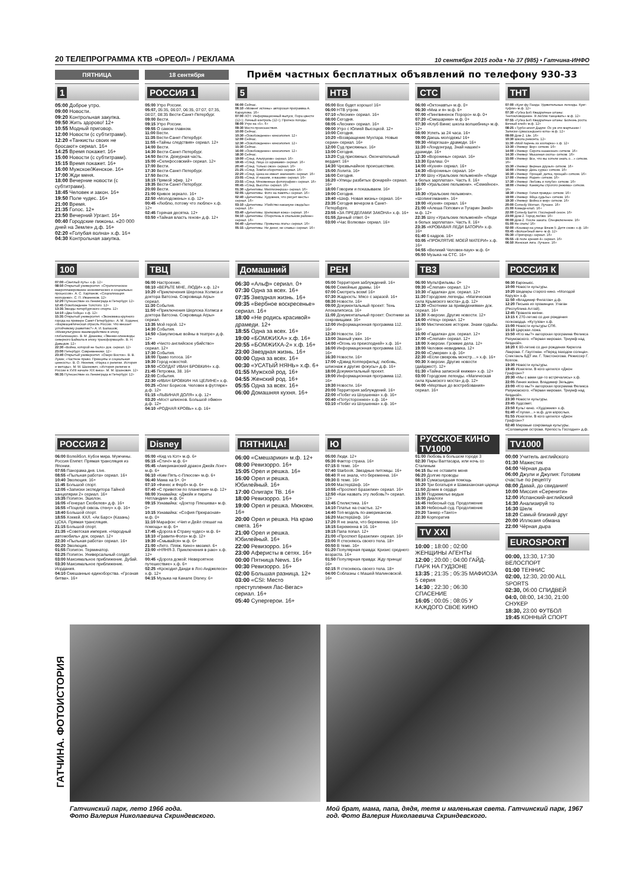20 ТЕЛЕПРОГРАММА КТВ «ОРЕОЛ» / РЕКЛАМА
10 сентября 2015 года • № 37 (985) • Гатчина-ИНФО
ПЯТНИЦА 18 сентября
Приём частных бесплатных объявлений по телефону 930-33
1
05:00 Доброе утро.
09:00 Новости.
09:20 Контрольная закупка.
09:50 Жить здорово! 12+
10:55 Модный приговор.
12:00 Новости (с субтитрами).
12:20 «Танкисты своих не бросают» сериал. 16+
14:25 Время покажет. 16+
15:00 Новости (с субтитрами).
15:15 Время покажет. 16+
16:00 Мужское/Женское. 16+
17:00 Жди меня.
18:00 Вечерние новости (с субтитрами).
18:45 Человек и закон. 16+
19:50 Поле чудес. 16+
21:00 Время.
21:35 Голос. 12+
23:50 Вечерний Ургант. 16+
00:40 Городские пижоны. «20 000 дней на Земле» д.ф. 16+
02:20 «Голубая волна» х.ф. 16+
04:30 Контрольная закупка.
РОССИЯ 1
05:00 Утро России.
05:07, 05:35, 06:07, 06:35, 07:07, 07:35, 08:07, 08:35 Вести-Санкт-Петербург.
09:00 Вести.
09:15 Утро России.
09:55 О самом главном.
11:00 Вести.
11:35 Вести-Санкт-Петербург.
11:55 «Тайны следствия» сериал. 12+
14:00 Вести.
14:30 Вести-Санкт-Петербург.
14:50 Вести. Дежурная часть.
15:00 «Склифосовский» сериал. 12+
17:00 Вести.
17:30 Вести-Санкт-Петербург.
17:50 Вести.
18:15 Прямой эфир. 12+
19:35 Вести-Санкт-Петербург.
20:00 Вести.
21:00 Кривое зеркало. 16+
22:50 «Молодожены» х.ф. 12+
00:45 «Люблю, потому что люблю» х.ф. 12+
02:45 Горячая десятка. 12+
03:50 «Тайная власть генов» д.ф. 12+
5
06:00 Сейчас.
06:10 «Момент истины» авторская программа А. Караулова. 16+
07:00 ЛОТ: Информационный выпуск; Пора цвести (12+); Личный контроль (12+); Прогноз погоды.
08:00 Утро на «5». 6+
09:30 Место происшествия.
10:00 Сейчас.
10:30 «Освобождение» киноэпопея. 12+
12:00 Сейчас.
12:30 «Освобождение» киноэпопея. 12+
15:30 Сейчас.
16:00 «Освобождение» киноэпопея. 12+
18:30 Сейчас.
19:00 «След. Альтруизм» сериал. 16+
19:45 «След. Лица со шрамами» сериал. 16+
20:40 «След. Только свои» сериал. 16+
21:25 «След. Зомби-оборотни» сериал. 16+
22:20 «След. Цена не имеет значения» сериал. 16+
23:05 «След. И нашим, и вашим» сериал. 16+
23:55 «След. Мгновенные фотографии» сериал. 16+
00:45 «След. Высота» сериал. 16+
01:30 «Детективы. Миллионерша» сериал. 16+
02:05 «Детективы. Фото на память» сериал. 16+
02:40 «Детективы. Художник, что рисует месть» сериал. 16+
03:10 «Детективы. Убийство накануне свадьбы» сериал. 16+
03:40 «Детективы. Шелковая кожа» сериал. 16+
04:10 «Детективы. Оборотень в спальном районе» сериал. 16+
04:40 «Детективы. Привычка лгать» сериал. 16+
05:15 «Детективы. Ни денег, ни славы» сериал. 16+
НТВ
05:00 Все будет хорошо! 16+
06:00 НТВ утром.
07:10 «Лесник» сериал. 16+
08:00 Сегодня.
08:05 «Лесник» сериал. 16+
09:00 Утро с Юлией Высоцкой. 12+
10:00 Сегодня.
10:20 «Возвращение Мухтара. Новые серии» сериал. 16+
12:00 Суд присяжных. 16+
13:00 Сегодня.
13:20 Суд присяжных. Окончательный вердикт. 16+
14:30 Чрезвычайное происшествие.
15:00 Лолита. 16+
16:00 Сегодня.
16:20 «Улицы разбитых фонарей» сериал. 16+
18:00 Говорим и показываем. 16+
19:00 Сегодня.
19:40 «Шеф. Новая жизнь» сериал. 16+
23:35 Сегодня вечером в Санкт-Петербурге.
23:55 «ЗА ПРЕДЕЛАМИ ЗАКОНА» х.ф. 16+
01:55 Дачный ответ. 0+
03:00 «Час Волкова» сериал. 16+
СТС
06:00 «Октонавты» м.ф. 0+
06:30 «Миа и я» м.ф. 6+
07:00 «Пингвиненок Пороро» м.ф. 0+
07:20 «Смешарики» м.ф. 0+
07:30 «Клуб Винкс школа волшебниц» м.ф. 12+
08:00 Успеть за 24 часа. 16+
09:00 Даешь молодежь! 16+
09:30 «Маргоша» драмеди. 16+
11:30 «Лондонград. Знай наших!» драмеди. 16+
12:30 «Воронины» сериал. 16+
13:30 Ералаш. 0+
14:00 «Кухня» сериал. 16+
14:30 «Воронины» сериал. 16+
17:00 Шоу «Уральских пельменей» «Люди в белых зарплатах». Часть II. 16+
18:00 «Уральские пельмени». «Семейное». 16+
18:30 «Уральские пельмени». «Шопингомания». 16+
19:00 «Кухня» сериал. 16+
21:00 «Алеша Попович и Тугарин Змей» м.ф. 12+
22:35 Шоу «Уральских пельменей» «Люди в белых зарплатах». Часть II. 16+
23:35 «КРОВАВАЯ ЛЕДИ БАТОРИ» х.ф. 16+
01:40 6 кадров. 16+
03:05 «ПРОКЛЯТИЕ МОЕЙ МАТЕРИ» х.ф. 16+
04:55 «Великий Человек-паук» м.ф. 6+
05:50 Музыка на СТС. 16+
ТНТ
07:00 «Кунг-фу Панда: Удивительные легенды. Кунг-туфли» м.ф. 12+
07:30 «Губка Боб Квадратные штаны: Тентокловидение. Я люблю танцевать» м.ф. 12+
07:55 «Губка Боб Квадратные штаны: Болезнь роста. Вечный клей» м.ф. 12+
08:25 «Турбо-агент Дадли: Ох уж эти мартышки / Записки сумасшедшего кота» м.ф. 12+
09:00 Дом-2. Lite. 16+
10:30 Школа ремонта. 12+
11:30 «Мой парень из зоопарка» х.ф. 12+
13:30 «Универ: Вор» ситком. 16+
14:00 «Универ: Сирота казанская» ситком. 16+
14:30 «Универ: Мышиная охота» ситком. 16+
15:00 «Универ: Все, что вы хотели знать о…» ситком. 16+
15:30 «Универ: Верные друзья» ситком. 16+
16:00 «Универ: День сурка» ситком. 16+
16:30 «Универ: Прощай, детка, прощай» ситком. 16+
17:00 «Универ: Родня» ситком. 16+
17:30 «Универ: Любовь и голуби» ситком. 16+
18:00 «Универ: Каникулы строгого режима» ситком. 16+
18:30 «Универ: Голая правда» ситком. 16+
19:00 «Универ: Яйца судьбы» ситком. 16+
19:30 «Универ: Война и мир» ситком. 16+
20:00 Comedy Woman. Лучшее. 16+
21:00 Комеди-клаб. 16+
22:00 Comedy Баттл. Последний сезон. 16+
23:00 Дом-2. Город любви. 16+
00:00 Дом-2. После заката. Спецвключение. 16+
01:00 Не спать! 16+
02:00 «Кошмар на улице Вязов 5: Дитя снов» х.ф. 18+
03:45 «Волшебный меч» м.ф. 12+
05:30 «Пригород» сериал. 16+
05:55 «В поле зрения 4» сериал. 16+
06:50 Женская лига. Лучшее. 16+
100
07:00 «Светлый путь» х.ф. 12+
08:50 Открытый университет. «Стратегическое макропланирование экономических и социальных процессов». А. С. Харланов; «Социализация молодежи». С. П. Иваненков. 12+
12:20 Путешествие из Ленинграда в Петербург. 12+
12:45 Освобождение Толстого. 12+
13:35 Звезды петербургского спорта. 12+
14:10 «Два бойца» х.ф. 12+
15:35 Открытый университет. «Экономика крупного города на примере Санкт-Петербурга». А. М. Ходачек; «Фармацевтическая отрасль России. Что мешает устойчивому развитию?» А. И. Балашов; «Межкультурное взаимодействие в эпоху глобализации». В. М. Дианова; «Эвенки-оленеводы северного Байкала в эпоху трансформаций». В. Н. Давыдов. 12+
22:30 «Война, которой не было» док. сериал. 12+
23:00 Петербург. Современники. 12+
23:40 Открытый университет. «Озеро Восток». В. В. Лукин; «Частное право. Принципы и социальная ценность». В. О. Нюняев; «Наука о религии. История и методы». М. М. Шахнович; «История религии в России в XVIII начале XIX века». М. М. Шахнович. 12+
06:35 Путешествие из Ленинграда в Петербург. 12+
ТВЦ
06:00 Настроение.
08:10 «ВЕРЬТЕ МНЕ, ЛЮДИ» х.ф. 12+
10:20 «Приключения Шерлока Холмса и доктора Ватсона. Сокровища Агры» сериал.
11:30 События.
11:50 «Приключения Шерлока Холмса и доктора Ватсона. Сокровища Агры» сериал.
13:35 Мой герой. 12+
14:30 События.
14:50 «Закулисные войны в театре» д.ф. 12+
15:40 «Чисто английское убийство» сериал. 12+
17:30 События.
18:00 Право голоса. 16+
19:30 Город новостей.
19:50 «СОЛДАТ ИВАН БРОВКИН» х.ф.
21:45 Петровка, 38. 16+
22:00 События.
22:30 «ИВАН БРОВКИН НА ЦЕЛИНЕ» х.ф.
00:25 «Олег Борисов. Человек в футляре» д.ф. 12+
01:15 «ЛЬВИНАЯ ДОЛЯ» х.ф. 12+
03:20 «Мост шпионов. Большой обмен» д.ф. 12+
04:10 «РОДНАЯ КРОВЬ» х.ф. 16+
Домашний
06:30 «Альф» сериал. 0+
07:30 Одна за всех. 16+
07:35 Звездная жизнь. 16+
09:35 «Вербное воскресенье» сериал. 16+
18:00 «Не родись красивой» драмеди. 12+
18:55 Одна за всех. 16+
19:00 «БОМЖИХА» х.ф. 16+
20:55 «БОМЖИХА-2» х.ф. 16+
23:00 Звездная жизнь. 16+
00:00 Одна за всех. 16+
00:30 «УСАТЫЙ НЯНЬ» х.ф. 6+
01:55 Мужской род. 16+
04:55 Женский род. 16+
05:55 Одна за всех. 16+
06:00 Домашняя кухня. 16+
РЕН
05:00 Территория заблуждений. 16+
06:00 Семейные драмы. 16+
07:00 Смотреть всем! 16+
07:30 Жадность: Мясо с заразой. 16+
08:30 Новости. 16+
09:00 Документальный проект: Тень Апокалипсиса. 16+
11:00 Документальный проект: Охотники за сокровищами. 16+
12:00 Информационная программа 112. 16+
12:30 Новости. 16+
13:00 Званый ужин. 16+
14:00 «Огонь из преисподней» х.ф. 16+
16:00 Информационная программа 112. 16+
16:30 Новости. 16+
17:00 «Дэвид Копперфильд: любовь, шпионаж и другие фокусы» д.ф. 16+
18:00 Документальный проект.
19:00 Информационная программа 112. 16+
19:30 Новости. 16+
20:00 Территория заблуждений. 16+
22:00 «Побег из Шоушенка» х.ф. 16+
00:40 «Потустороннее» х.ф. 16+
03:10 «Побег из Шоушенка» х.ф. 16+
ТВ3
06:00 Мультфильмы. 0+
09:30 «Слепая» сериал. 12+
10:30 «Гадалка» док. сериал. 12+
11:30 Городские легенды. «Магическая сила Крымского моста» д.ф. 12+
12:30 «Охотники за привидениями» док. сериал. 16+
13:30 Х-версии. Другие новости. 12+
14:00 «Чтец» сериал. 12+
15:00 Мистические истории. Знаки судьбы. 16+
16:00 «Гадалка» док. сериал. 12+
17:00 «Слепая» сериал. 12+
18:00 Х-версии. Громкие дела. 12+
19:00 Человек-невидимка. 12+
20:00 «Сумерки» х.ф. 16+
22:30 «Если свекровь монстр…» х.ф. 16+
00:30 Х-версии. Другие новости (дайджест). 12+
01:30 «Тайна записной книжки» х.ф. 12+
03:00 Городские легенды. «Магическая сила Крымского моста» д.ф. 12+
04:00 «Мертвые до востребования» сериал. 16+
РОССИЯ К
06:30 Евроньюс.
10:00 Новости культуры.
10:20 Шедевры старого кино. «Молодой Карузо» х.ф.
11:50 «Владимир Филатов» д.ф.
12:20 Письма из провинции. Улаган (Республика Алтай).
12:45 Правила жизни.
13:15 К 270-летию со дня рождения полководца. «Кутузов» х.ф.
15:00 Новости культуры СПб.
15:10 Царская ложа.
15:50 «Кто мы?» авторская программа Феликса Разумовского. «Первая мировая. Триумф над бездной».
16:20 К 90-летию со дня рождения Кирилла Лаврова. Г. Гауптман. «Перед заходом солнца». Спектакль БДТ им. Г. Товстоногова. Режиссер Г. Козлов.
19:30 Новости культуры.
19:45 Искатели. В кого целился «Джон Графтон»?
20:30 «Мы с вами где-то встречались» х.ф.
22:05 Линия жизни. Владимир Зельдин.
23:00 «Кто мы?» авторская программа Феликса Разумовского. «Первая мировая. Триумф над бездной».
23:30 Новости культуры.
23:45 Худсовет.
23:50 Культ кино. «Художник» х.ф.
01:40 «Глупая…» м.ф. для взрослых.
01:55 Искатели. В кого целился «Джон Графтон»?
02:40 Мировые сокровища культуры. «Соловецкие острова. Крепость Господня» д.ф.
РОССИЯ 2
06:00 Волейбол. Кубок мира. Мужчины. Россия Египет. Прямая трансляция из Японии.
07:55 Панорама дня. Live.
08:55 «Пыльная работа» сериал. 16+
10:40 Эволюция. 16+
11:45 Большой спорт.
12:05 «Записки экспедитора Тайной канцелярии 2» сериал. 16+
15:35 Полигон. Эшелон.
16:05 «Генерал Скобелев» д.ф. 16+
16:55 «Поцелуй сквозь стену» х.ф. 16+
18:40 Большой спорт.
18:55 Хоккей. КХЛ. «Ак Барс» (Казань) ЦСКА. Прямая трансляция.
21:15 Большой спорт.
21:35 «Советская империя. «Народный автомобиль» док. сериал. 12+
22:30 «Пыльная работа» сериал. 16+
00:20 Эволюция.
01:55 Полигон. Терминатор.
02:25 Полигон. Универсальный солдат.
03:00 Максимальное приближение. Дубай.
03:30 Максимальное приближение. Иордания.
04:10 Смешанные единоборства. «Грозная битва». 16+
Disney
05:00 «Кид vs Кэт» м.ф. 6+
05:15 «Стич!» м.ф. 6+
05:45 «Американский дракон Джейк Лонг» м.ф. 6+
06:10 «Ким Пять-с-Плюсом» м.ф. 6+
06:40 Мама на 5+. 0+
07:10 «Финес и Ферб» м.ф. 6+
07:40 «С приветом по планетам» м.ф. 12+
08:00 Узнавайка: «Джейк и пираты Нетландии» м.ф. 0+
09:15 Узнавайка: «Доктор Плюшева» м.ф. 0+
10:15 Узнавайка: «София Прекрасная» м.ф. 0+
11:10 Марафон: «Чип и Дейл спешат на помощь» м.ф. 6+
17:45 «Дорога в Страну чудес» м.ф. 6+
18:10 «Гравити-Фолз» м.ф. 12+
19:30 «Смывайся» м.ф. 6+
21:00 «Лето. Пляж. Кино» мюзикл. 6+
23:00 «НЯНЯ-3. Приключения в раю» х.ф. 12+
00:45 «Дорога домой: Невероятное путешествие» х.ф. 6+
02:25 «Крокодил Данди в Лос-Анджелесе» х.ф. 12+
04:15 Музыка на Канале Disney. 6+
ПЯТНИЦА!
06:00 «Смешарики» м.ф. 12+
08:00 Ревизорро. 16+
15:05 Орел и решка. 16+
16:00 Орел и решка. Юбилейный. 16+
17:00 Олигарх ТВ. 16+
18:00 Ревизорро. 16+
19:00 Орел и решка. Мюнхен. 16+
20:00 Орел и решка. На краю света. 16+
21:00 Орел и решка. Юбилейный. 16+
22:00 Ревизорро. 16+
23:00 Аферисты в сетях. 16+
00:00 Пятница News. 16+
00:30 Ревизорро. 16+
02:00 Большая разница. 12+
03:00 «CSI: Место преступления Лас-Вегас» сериал. 16+
05:40 Супергерои. 16+
Ю
05:00 Люди. 12+
05:30 Фактор страха. 16+
07:15 В теме. 16+
07:40 Starbook. Звездные питомцы. 16+
08:40 Я не знала, что беременна. 16+
09:30 В теме. 16+
10:00 МастерШеф. 16+
10:55 «Проспект Бразилии» сериал. 16+
12:50 «Как назвать эту любовь?» сериал. 12+
13:45 Стилистика. 16+
14:10 Платье на счастье. 12+
14:40 Топ-модель по-американски.
16:20 МастерШеф. 16+
17:20 Я не знала, что беременна. 16+
18:15 Беременна в 16. 16+
19:15 Папа попал. 12+
21:00 «Проспект Бразилии» сериал. 16+
23:00 Я стесняюсь своего тела. 18+
00:50 В теме. 16+
01:20 Популярная правда: Кризис среднего возраста. 16+
01:50 Популярная правда: Жду принца! 16+
02:15 Я стесняюсь своего тела. 18+
04:00 Соблазны с Машей Малиновской. 16+
РУССКОЕ КИНО TV1000
01:00 Любовь в большом городе 3
02:30 Пиры Валтасара, или ночь со Сталиным
04:15 Вы не оставите меня
06:20 Долгие проводы
08:10 Сумасшедшая помощь
10:20 Три богатыря и Шамаханская царица
11:50 Домик в сердце
13:30 Подземелье ведьм
15:00 Диалоги
16:45 Небесный суд. Продолжение
18:30 Небесный суд. Продолжение
20:20 Танкер «Танго»
22:30 Корпоратив
TV XXI
10:00 ; 18:00 ; 02:00 ЖЕНЩИНЫ АГЕНТЫ
12:00 ; 20:00 ; 04:00 ГАЙД-ПАРК НА ГУДЗОНЕ
13:35 ; 21:35 ; 05:35 МАФИОЗА 5 серия
14:30 ; 22:30 ; 06:30 СПАСЕНИЕ
16:05 ; 00:05 ; 08:05 У КАЖДОГО СВОЕ КИНО
TV1000
00:00 Учитель английского
01:30 Мажестик
04:00 Чёрная дыра
06:00 Джули и Джулия: Готовим счастье по рецепту
08:00 Давай, до свидания!
10:00 Миссия «Серенити»
12:00 Испанский-английский
14:30 Анализируй то
16:30 Шелк
18:20 Самый близкий друг
20:00 Иллюзия обмана
22:00 Чёрная дыра
EUROSPORT
00:00, 13:30, 17:30 ВЕЛОСПОРТ
01:00 ТЕННИС
02:00, 12:30, 20:00 ALL SPORTS
02:30, 06:00 СПИДВЕЙ
04:0, 08:00, 14:30, 21:00 СНУКЕР
18:30, 23:00 ФУТБОЛ
19:45 КОННЫЙ СПОРТ
ГАТЧИНА. ФОТОИСТОРИЯ
Гатчинский парк, лето 1966 года.
Фото Валерия Николаевича Скриндевского.
Мой брат, мама, папа, дядя, тетя и маленькая света. Гатчинский парк, 1967 год. Фото Валерия Николаевича Скриндевского.